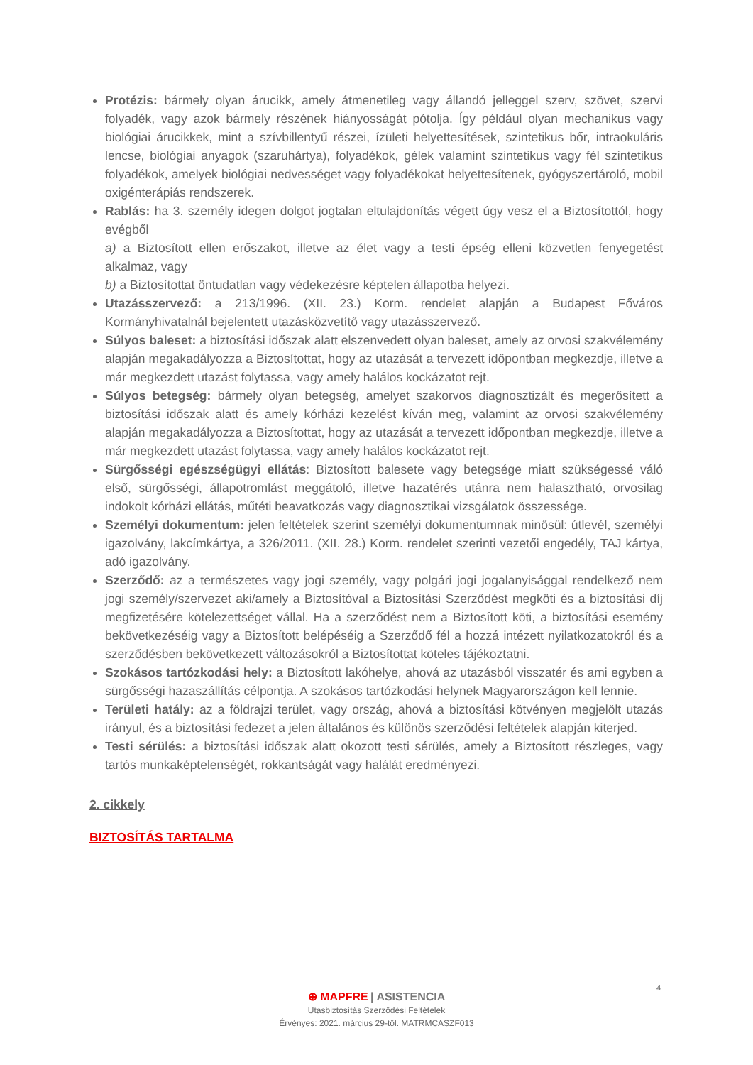Protézis: bármely olyan árucikk, amely átmenetileg vagy állandó jelleggel szerv, szövet, szervi folyadék, vagy azok bármely részének hiányosságát pótolja. Így például olyan mechanikus vagy biológiai árucikkek, mint a szívbillentyű részei, ízületi helyettesítések, szintetikus bőr, intraokuláris lencse, biológiai anyagok (szaruhártya), folyadékok, gélek valamint szintetikus vagy fél szintetikus folyadékok, amelyek biológiai nedvességet vagy folyadékokat helyettesítenek, gyógyszertároló, mobil oxigénterápiás rendszerek.
Rablás: ha 3. személy idegen dolgot jogtalan eltulajdonítás végett úgy vesz el a Biztosítottól, hogy evégből
a) a Biztosított ellen erőszakot, illetve az élet vagy a testi épség elleni közvetlen fenyegetést alkalmaz, vagy
b) a Biztosítottat öntudatlan vagy védekezésre képtelen állapotba helyezi.
Utazásszervező: a 213/1996. (XII. 23.) Korm. rendelet alapján a Budapest Főváros Kormányhivatalnál bejelentett utazásközvetítő vagy utazásszervező.
Súlyos baleset: a biztosítási időszak alatt elszenvedett olyan baleset, amely az orvosi szakvélemény alapján megakadályozza a Biztosítottat, hogy az utazását a tervezett időpontban megkezdje, illetve a már megkezdett utazást folytassa, vagy amely halálos kockázatot rejt.
Súlyos betegség: bármely olyan betegség, amelyet szakorvos diagnosztizált és megerősített a biztosítási időszak alatt és amely kórházi kezelést kíván meg, valamint az orvosi szakvélemény alapján megakadályozza a Biztosítottat, hogy az utazását a tervezett időpontban megkezdje, illetve a már megkezdett utazást folytassa, vagy amely halálos kockázatot rejt.
Sürgősségi egészségügyi ellátás: Biztosított balesete vagy betegsége miatt szükségessé váló első, sürgősségi, állapotromlást meggátoló, illetve hazatérés utánra nem halasztható, orvosilag indokolt kórházi ellátás, műtéti beavatkozás vagy diagnosztikai vizsgálatok összessége.
Személyi dokumentum: jelen feltételek szerint személyi dokumentumnak minősül: útlevél, személyi igazolvány, lakcímkártya, a 326/2011. (XII. 28.) Korm. rendelet szerinti vezetői engedély, TAJ kártya, adó igazolvány.
Szerződő: az a természetes vagy jogi személy, vagy polgári jogi jogalanyisággal rendelkező nem jogi személy/szervezet aki/amely a Biztosítóval a Biztosítási Szerződést megköti és a biztosítási díj megfizetésére kötelezettséget vállal. Ha a szerződést nem a Biztosított köti, a biztosítási esemény bekövetkezéséig vagy a Biztosított belépéséig a Szerződő fél a hozzá intézett nyilatkozatokról és a szerződésben bekövetkezett változásokról a Biztosítottat köteles tájékoztatni.
Szokásos tartózkodási hely: a Biztosított lakóhelye, ahová az utazásból visszatér és ami egyben a sürgősségi hazaszállítás célpontja. A szokásos tartózkodási helynek Magyarországon kell lennie.
Területi hatály: az a földrajzi terület, vagy ország, ahová a biztosítási kötvényen megjelölt utazás irányul, és a biztosítási fedezet a jelen általános és különös szerződési feltételek alapján kiterjed.
Testi sérülés: a biztosítási időszak alatt okozott testi sérülés, amely a Biztosított részleges, vagy tartós munkaképtelenségét, rokkantságát vagy halálát eredményezi.
2. cikkely
BIZTOSÍTÁS TARTALMA
4
⊕ MAPFRE | ASISTENCIA
Utasbiztosítás Szerződési Feltételek
Érvényes: 2021. március 29-től. MATRMCASZF013